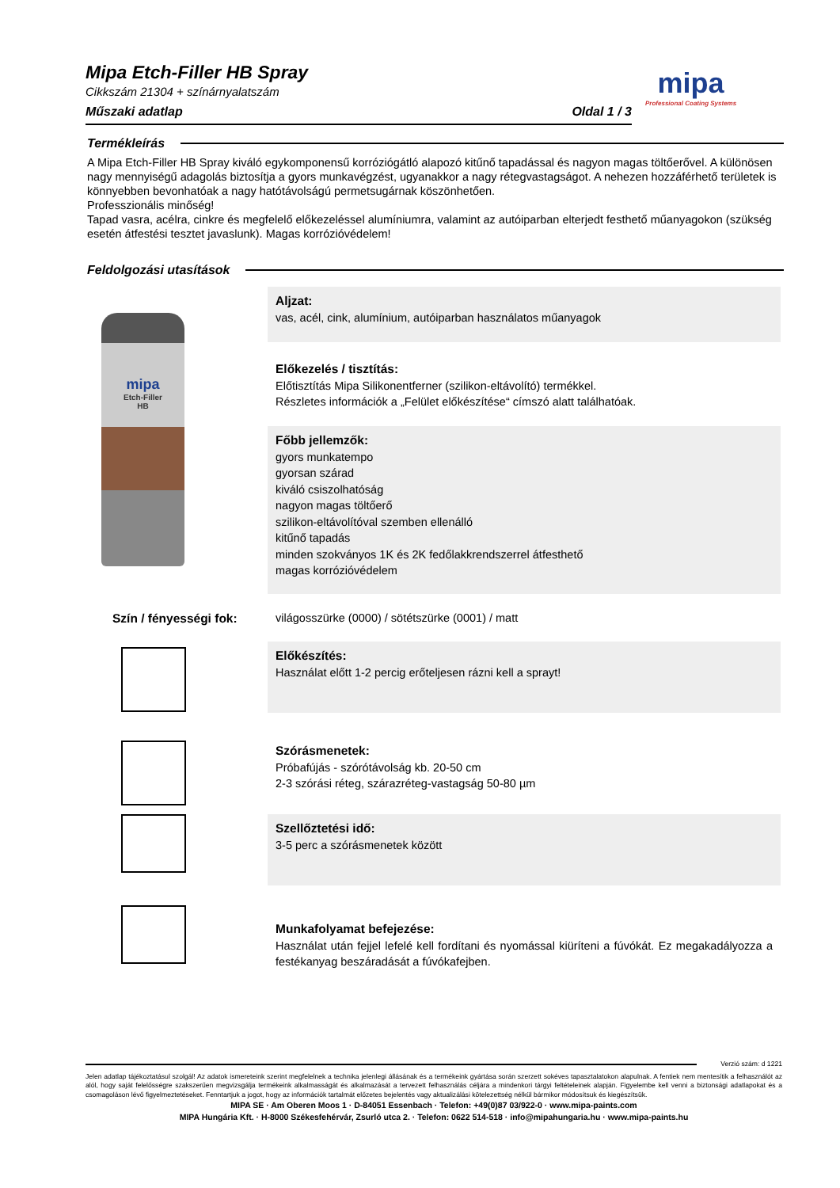Mipa Etch-Filler HB Spray
Cikkszám 21304 + színárnyalatszám
Műszaki adatlap Oldal 1 / 3
mipa
Professional Coating Systems
Termékleírás
A Mipa Etch-Filler HB Spray kiváló egykomponensű korróziógátló alapozó kitűnő tapadással és nagyon magas töltőerővel. A különösen nagy mennyiségű adagolás biztosítja a gyors munkavégzést, ugyanakkor a nagy rétegvastagságot. A nehezen hozzáférhető területek is könnyebben bevonhatóak a nagy hatótávolságú permetsugárnak köszönhetően.
Professzionális minőség!
Tapad vasra, acélra, cinkre és megfelelő előkezeléssel alumíniumra, valamint az autóiparban elterjedt festhető műanyagokon (szükség esetén átfestési tesztet javaslunk). Magas korrózióvédelem!
Feldolgozási utasítások
mipa
Etch-Filler
HB
Aljzat:
vas, acél, cink, alumínium, autóiparban használatos műanyagok
Előkezelés / tisztítás:
Előtisztítás Mipa Silikonentferner (szilikon-eltávolító) termékkel.
Részletes információk a „Felület előkészítése“ címszó alatt találhatóak.
Főbb jellemzők:
gyors munkatempo
gyorsan szárad
kiváló csiszolhatóság
nagyon magas töltőerő
szilikon-eltávolítóval szemben ellenálló
kitűnő tapadás
minden szokványos 1K és 2K fedőlakkrendszerrel átfesthető
magas korrózióvédelem
Szín / fényességi fok:
világosszürke (0000) / sötétszürke (0001) / matt
Előkészítés:
Használat előtt 1-2 percig erőteljesen rázni kell a sprayt!
Szórásmenetek:
Próbafújás - szórótávolság kb. 20-50 cm
2-3 szórási réteg, szárazréteg-vastagság 50-80 µm
Szellőztetési idő:
3-5 perc a szórásmenetek között
Munkafolyamat befejezése:
Használat után fejjel lefelé kell fordítani és nyomással kiüríteni a fúvókát. Ez megakadályozza a festékanyag beszáradását a fúvókafejben.
Verzió szám: d 1221
Jelen adatlap tájékoztatásul szolgál! Az adatok ismereteink szerint megfelelnek a technika jelenlegi állásának és a termékeink gyártása során szerzett sokéves tapasztalatokon alapulnak. A fentiek nem mentesítik a felhasználót az alól, hogy saját felelősségre szakszerűen megvizsgálja termékeink alkalmasságát és alkalmazását a tervezett felhasználás céljára a mindenkori tárgyi feltételeinek alapján. Figyelembe kell venni a biztonsági adatlapokat és a csomagoláson lévő figyelmeztetéseket. Fenntartjuk a jogot, hogy az információk tartalmát előzetes bejelentés vagy aktualizálási kötelezettség nélkül bármikor módosítsuk és kiegészítsük.
MIPA SE · Am Oberen Moos 1 · D-84051 Essenbach · Telefon: +49(0)87 03/922-0 · www.mipa-paints.com
MIPA Hungária Kft. · H-8000 Székesfehérvár, Zsurló utca 2. · Telefon: 0622 514-518 · info@mipahungaria.hu · www.mipa-paints.hu